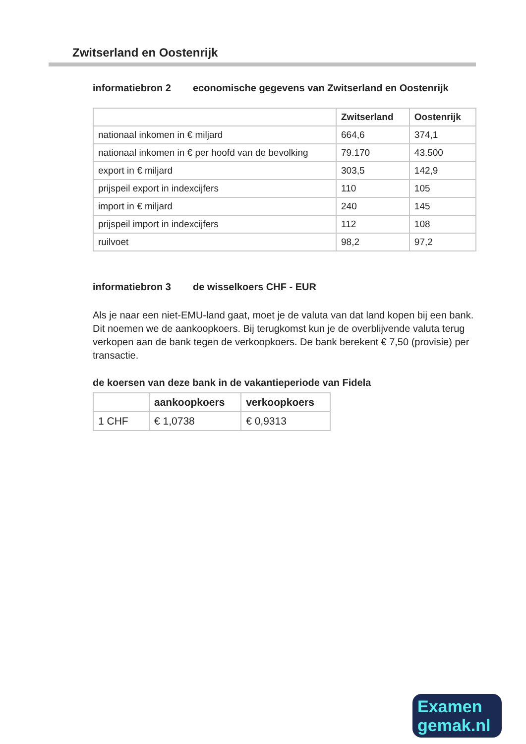Zwitserland en Oostenrijk
informatiebron 2 economische gegevens van Zwitserland en Oostenrijk
| | Zwitserland | Oostenrijk |
| --- | --- | --- |
| nationaal inkomen in € miljard | 664,6 | 374,1 |
| nationaal inkomen in € per hoofd van de bevolking | 79.170 | 43.500 |
| export in € miljard | 303,5 | 142,9 |
| prijspeil export in indexcijfers | 110 | 105 |
| import in € miljard | 240 | 145 |
| prijspeil import in indexcijfers | 112 | 108 |
| ruilvoet | 98,2 | 97,2 |
informatiebron 3 de wisselkoers CHF - EUR
Als je naar een niet-EMU-land gaat, moet je de valuta van dat land kopen bij een bank. Dit noemen we de aankoopkoers. Bij terugkomst kun je de overblijvende valuta terug verkopen aan de bank tegen de verkoopkoers. De bank berekent € 7,50 (provisie) per transactie.
de koersen van deze bank in de vakantieperiode van Fidela
| | aankoopkoers | verkoopkoers |
| --- | --- | --- |
| 1 CHF | € 1,0738 | € 0,9313 |
Examen
gemak.nl